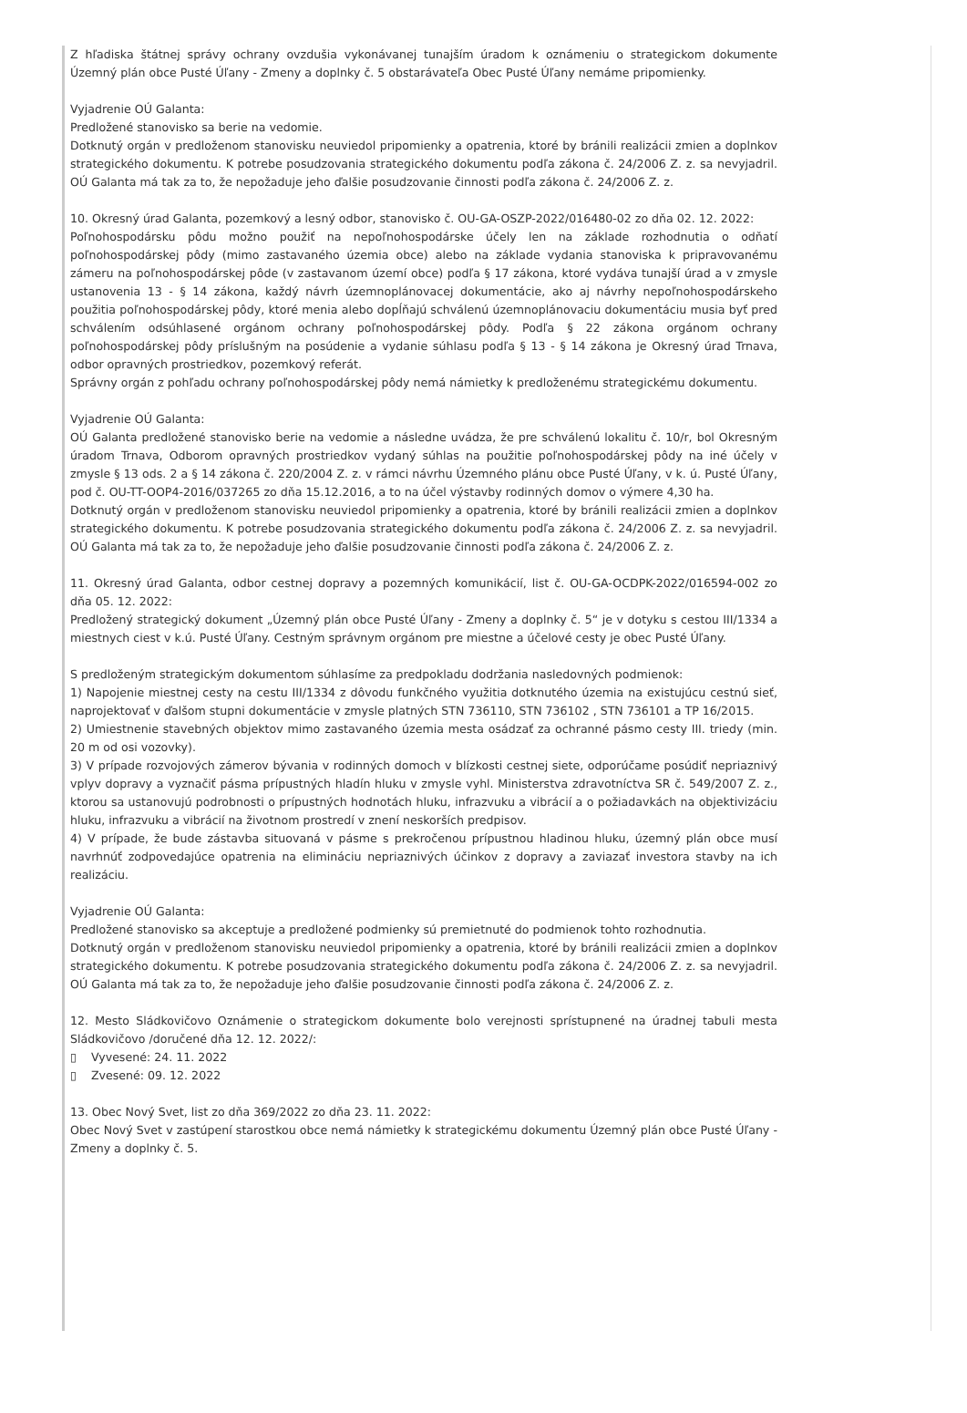Z hľadiska štátnej správy ochrany ovzdušia vykonávanej tunajším úradom k oznámeniu o strategickom dokumente Územný plán obce Pusté Úľany - Zmeny a doplnky č. 5 obstarávateľa Obec Pusté Úľany nemáme pripomienky.
Vyjadrenie OÚ Galanta:
Predložené stanovisko sa berie na vedomie.
Dotknutý orgán v predloženom stanovisku neuviedol pripomienky a opatrenia, ktoré by bránili realizácii zmien a doplnkov strategického dokumentu. K potrebe posudzovania strategického dokumentu podľa zákona č. 24/2006 Z. z. sa nevyjadril. OÚ Galanta má tak za to, že nepožaduje jeho ďalšie posudzovanie činnosti podľa zákona č. 24/2006 Z. z.
10. Okresný úrad Galanta, pozemkový a lesný odbor, stanovisko č. OU-GA-OSZP-2022/016480-02 zo dňa 02. 12. 2022:
Poľnohospodársku pôdu možno použiť na nepoľnohospodárske účely len na základe rozhodnutia o odňatí poľnohospodárskej pôdy (mimo zastavaného územia obce) alebo na základe vydania stanoviska k pripravovanému zámeru na poľnohospodárskej pôde (v zastavanom území obce) podľa § 17 zákona, ktoré vydáva tunajší úrad a v zmysle ustanovenia 13 - § 14 zákona, každý návrh územnoplánovacej dokumentácie, ako aj návrhy nepoľnohospodárskeho použitia poľnohospodárskej pôdy, ktoré menia alebo dopĺňajú schválenú územnoplánovaciu dokumentáciu musia byť pred schválením odsúhlasené orgánom ochrany poľnohospodárskej pôdy. Podľa § 22 zákona orgánom ochrany poľnohospodárskej pôdy príslušným na posúdenie a vydanie súhlasu podľa § 13 - § 14 zákona je Okresný úrad Trnava, odbor opravných prostriedkov, pozemkový referát.
Správny orgán z pohľadu ochrany poľnohospodárskej pôdy nemá námietky k predloženému strategickému dokumentu.
Vyjadrenie OÚ Galanta:
OÚ Galanta predložené stanovisko berie na vedomie a následne uvádza, že pre schválenú lokalitu č. 10/r, bol Okresným úradom Trnava, Odborom opravných prostriedkov vydaný súhlas na použitie poľnohospodárskej pôdy na iné účely v zmysle § 13 ods. 2 a § 14 zákona č. 220/2004 Z. z. v rámci návrhu Územného plánu obce Pusté Úľany, v k. ú. Pusté Úľany, pod č. OU-TT-OOP4-2016/037265 zo dňa 15.12.2016, a to na účel výstavby rodinných domov o výmere 4,30 ha.
Dotknutý orgán v predloženom stanovisku neuviedol pripomienky a opatrenia, ktoré by bránili realizácii zmien a doplnkov strategického dokumentu. K potrebe posudzovania strategického dokumentu podľa zákona č. 24/2006 Z. z. sa nevyjadril. OÚ Galanta má tak za to, že nepožaduje jeho ďalšie posudzovanie činnosti podľa zákona č. 24/2006 Z. z.
11. Okresný úrad Galanta, odbor cestnej dopravy a pozemných komunikácií, list č. OU-GA-OCDPK-2022/016594-002 zo dňa 05. 12. 2022:
Predložený strategický dokument „Územný plán obce Pusté Úľany - Zmeny a doplnky č. 5“ je v dotyku s cestou III/1334 a miestnych ciest v k.ú. Pusté Úľany. Cestným správnym orgánom pre miestne a účelové cesty je obec Pusté Úľany.
S predloženým strategickým dokumentom súhlasíme za predpokladu dodržania nasledovných podmienok:
1) Napojenie miestnej cesty na cestu III/1334 z dôvodu funkčného využitia dotknutého územia na existujúcu cestnú sieť, naprojektovať v ďalšom stupni dokumentácie v zmysle platných STN 736110, STN 736102 , STN 736101 a TP 16/2015.
2) Umiestnenie stavebných objektov mimo zastavaného územia mesta osádzať za ochranné pásmo cesty III. triedy (min. 20 m od osi vozovky).
3) V prípade rozvojových zámerov bývania v rodinných domoch v blízkosti cestnej siete, odporúčame posúdiť nepriaznivý vplyv dopravy a vyznačiť pásma prípustných hladín hluku v zmysle vyhl. Ministerstva zdravotníctva SR č. 549/2007 Z. z., ktorou sa ustanovujú podrobnosti o prípustných hodnotách hluku, infrazvuku a vibrácií a o požiadavkách na objektivizáciu hluku, infrazvuku a vibrácií na životnom prostredí v znení neskorších predpisov.
4) V prípade, že bude zástavba situovaná v pásme s prekročenou prípustnou hladinou hluku, územný plán obce musí navrhnúť zodpovedajúce opatrenia na elimináciu nepriaznivých účinkov z dopravy a zaviazať investora stavby na ich realizáciu.
Vyjadrenie OÚ Galanta:
Predložené stanovisko sa akceptuje a predložené podmienky sú premietnuté do podmienok tohto rozhodnutia.
Dotknutý orgán v predloženom stanovisku neuviedol pripomienky a opatrenia, ktoré by bránili realizácii zmien a doplnkov strategického dokumentu. K potrebe posudzovania strategického dokumentu podľa zákona č. 24/2006 Z. z. sa nevyjadril. OÚ Galanta má tak za to, že nepožaduje jeho ďalšie posudzovanie činnosti podľa zákona č. 24/2006 Z. z.
12. Mesto Sládkovičovo Oznámenie o strategickom dokumente bolo verejnosti sprístupnené na úradnej tabuli mesta Sládkovičovo /doručené dňa 12. 12. 2022/:
▯ Vyvesené: 24. 11. 2022
▯ Zvesené: 09. 12. 2022
13. Obec Nový Svet, list zo dňa 369/2022 zo dňa 23. 11. 2022:
Obec Nový Svet v zastúpení starostkou obce nemá námietky k strategickému dokumentu Územný plán obce Pusté Úľany - Zmeny a doplnky č. 5.